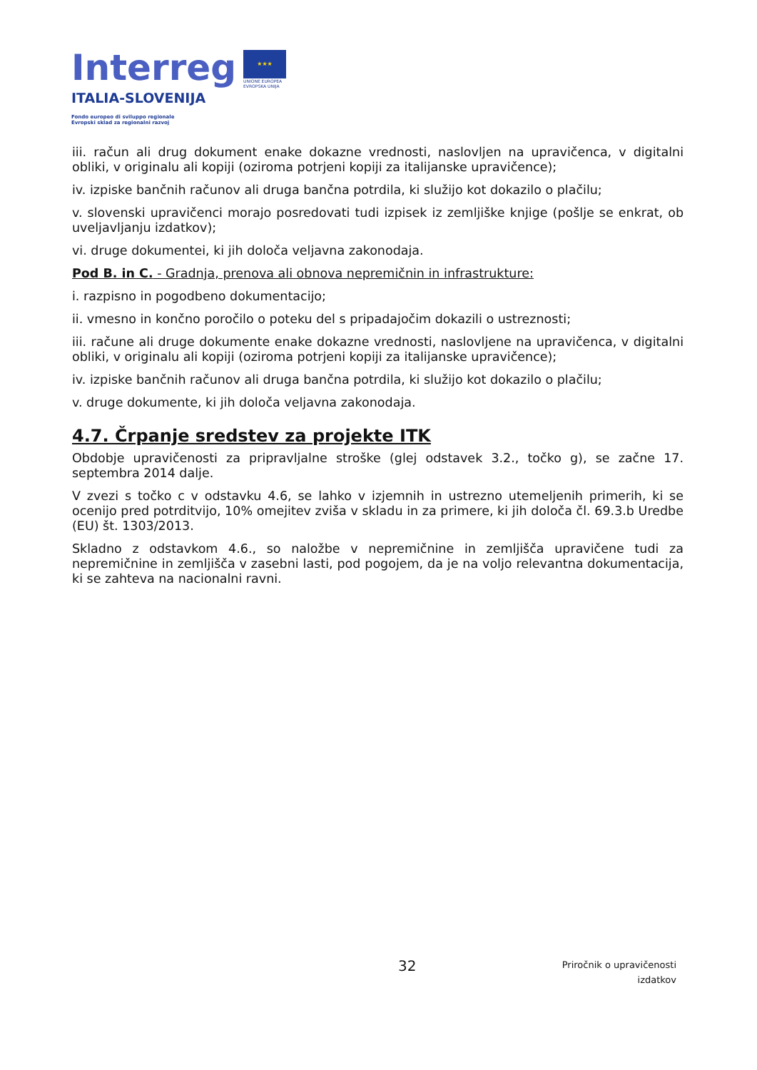Interreg
ITALIA-SLOVENIJA
★★★
UNIONE EUROPEA
EVROPSKA UNIJA
Fondo europeo di sviluppo regionale
Evropski sklad za regionalni razvoj
iii. račun ali drug dokument enake dokazne vrednosti, naslovljen na upravičenca, v digitalni obliki, v originalu ali kopiji (oziroma potrjeni kopiji za italijanske upravičence);
iv. izpiske bančnih računov ali druga bančna potrdila, ki služijo kot dokazilo o plačilu;
v. slovenski upravičenci morajo posredovati tudi izpisek iz zemljiške knjige (pošlje se enkrat, ob uveljavljanju izdatkov);
vi. druge dokumentei, ki jih določa veljavna zakonodaja.
Pod B. in C. - Gradnja, prenova ali obnova nepremičnin in infrastrukture:
i. razpisno in pogodbeno dokumentacijo;
ii. vmesno in končno poročilo o poteku del s pripadajočim dokazili o ustreznosti;
iii. račune ali druge dokumente enake dokazne vrednosti, naslovljene na upravičenca, v digitalni obliki, v originalu ali kopiji (oziroma potrjeni kopiji za italijanske upravičence);
iv. izpiske bančnih računov ali druga bančna potrdila, ki služijo kot dokazilo o plačilu;
v. druge dokumente, ki jih določa veljavna zakonodaja.
4.7. Črpanje sredstev za projekte ITK
Obdobje upravičenosti za pripravljalne stroške (glej odstavek 3.2., točko g), se začne 17. septembra 2014 dalje.
V zvezi s točko c v odstavku 4.6, se lahko v izjemnih in ustrezno utemeljenih primerih, ki se ocenijo pred potrditvijo, 10% omejitev zviša v skladu in za primere, ki jih določa čl. 69.3.b Uredbe (EU) št. 1303/2013.
Skladno z odstavkom 4.6., so naložbe v nepremičnine in zemljišča upravičene tudi za nepremičnine in zemljišča v zasebni lasti, pod pogojem, da je na voljo relevantna dokumentacija, ki se zahteva na nacionalni ravni.
32 Priročnik o upravičenosti
izdatkov